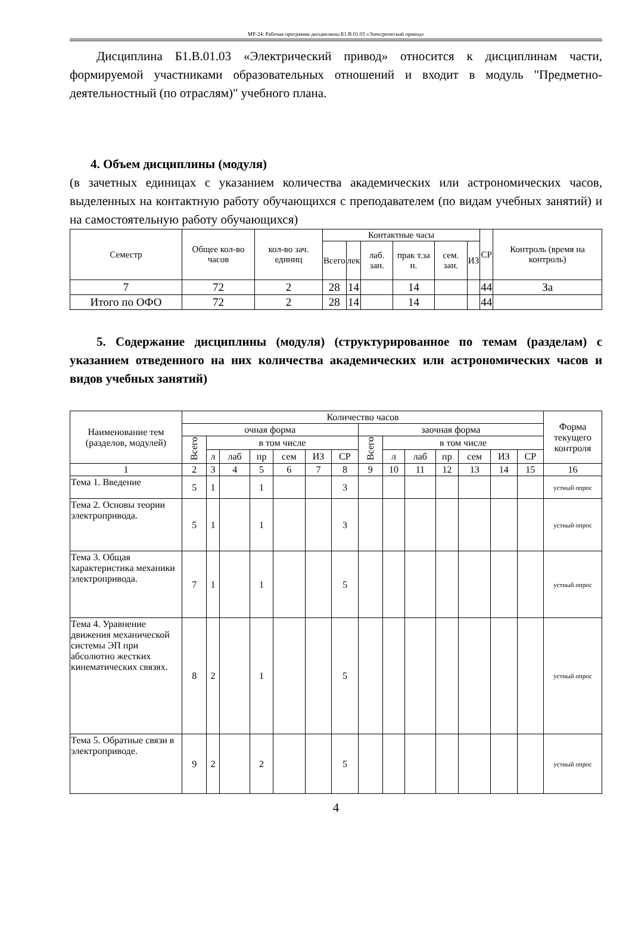МР-24: Рабочая программа дисциплины Б1.В.01.03 «Электрический привод»
Дисциплина Б1.В.01.03 «Электрический привод» относится к дисциплинам части, формируемой участниками образовательных отношений и входит в модуль "Предметно-деятельностный (по отраслям)" учебного плана.
4. Объем дисциплины (модуля)
(в зачетных единицах с указанием количества академических или астрономических часов, выделенных на контактную работу обучающихся с преподавателем (по видам учебных занятий) и на самостоятельную работу обучающихся)
| Семестр | Общее кол-во часов | кол-во зач. единиц | Контактные часы | | | | | | СР | Контроль (время на контроль) |
| --- | --- | --- | --- | --- | --- | --- | --- | --- | --- | --- |
| | | | Всего | лек | лаб. зан. | прак т.за н. | сем. зан. | ИЗ | | |
| 7 | 72 | 2 | 28 | 14 | | 14 | | | 44 | За |
| Итого по ОФО | 72 | 2 | 28 | 14 | | 14 | | | 44 | |
5. Содержание дисциплины (модуля) (структурированное по темам (разделам) с указанием отведенного на них количества академических или астрономических часов и видов учебных занятий)
| Наименование тем (разделов, модулей) | Количество часов | | | | | | | | | | | | | | Форма текущего контроля |
| --- | --- | --- | --- | --- | --- | --- | --- | --- | --- | --- | --- | --- | --- | --- | --- |
| | очная форма | | | | | | | заочная форма | | | | | | | |
| | Всего | в том числе | | | | | | Всего | в том числе | | | | | | |
| | | л | лаб | пр | сем | ИЗ | СР | | л | лаб | пр | сем | ИЗ | СР | |
| 1 | 2 | 3 | 4 | 5 | 6 | 7 | 8 | 9 | 10 | 11 | 12 | 13 | 14 | 15 | 16 |
| Тема 1. Введение | 5 | 1 | | 1 | | | 3 | | | | | | | | устный опрос |
| Тема 2. Основы теории электропривода. | 5 | 1 | | 1 | | | 3 | | | | | | | | устный опрос |
| Тема 3. Общая характеристика механики электропривода. | 7 | 1 | | 1 | | | 5 | | | | | | | | устный опрос |
| Тема 4. Уравнение движения механической системы ЭП при абсолютно жестких кинематических связях. | 8 | 2 | | 1 | | | 5 | | | | | | | | устный опрос |
| Тема 5. Обратные связи в электроприводе. | 9 | 2 | | 2 | | | 5 | | | | | | | | устный опрос |
4